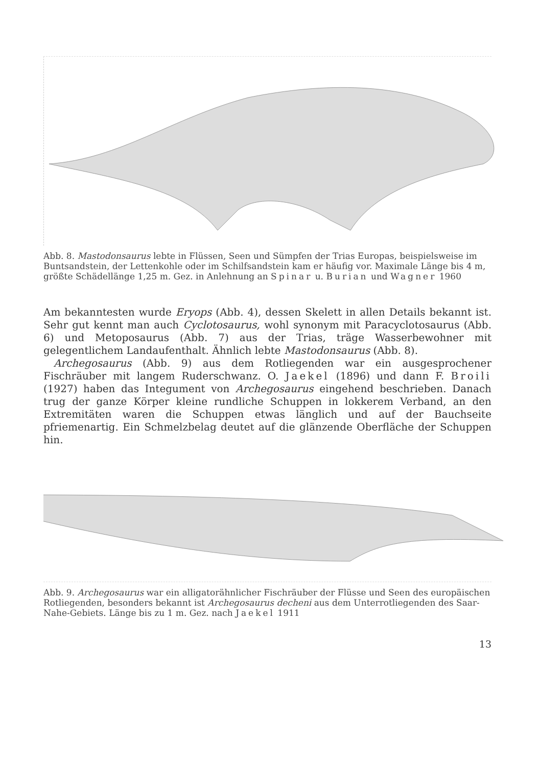Abb. 8. Mastodonsaurus lebte in Flüssen, Seen und Sümpfen der Trias Europas, beispielsweise im Buntsandstein, der Lettenkohle oder im Schilfsandstein kam er häufig vor. Maximale Länge bis 4 m, größte Schädellänge 1,25 m. Gez. in Anlehnung an Spinar u. Burian und Wagner 1960
Am bekanntesten wurde Eryops (Abb. 4), dessen Skelett in allen Details bekannt ist. Sehr gut kennt man auch Cyclotosaurus, wohl synonym mit Paracyclotosaurus (Abb. 6) und Metoposaurus (Abb. 7) aus der Trias, träge Wasserbewohner mit gelegentlichem Landaufenthalt. Ähnlich lebte Mastodonsaurus (Abb. 8).
Archegosaurus (Abb. 9) aus dem Rotliegenden war ein ausgesprochener Fischräuber mit langem Ruderschwanz. O. Jaekel (1896) und dann F. Broili (1927) haben das Integument von Archegosaurus eingehend beschrieben. Danach trug der ganze Körper kleine rundliche Schuppen in lokkerem Verband, an den Extremitäten waren die Schuppen etwas länglich und auf der Bauchseite pfriemenartig. Ein Schmelzbelag deutet auf die glänzende Oberfläche der Schuppen hin.
Abb. 9. Archegosaurus war ein alligatorähnlicher Fischräuber der Flüsse und Seen des europäischen Rotliegenden, besonders bekannt ist Archegosaurus decheni aus dem Unterrotliegenden des Saar-Nahe-Gebiets. Länge bis zu 1 m. Gez. nach Jaekel 1911
13